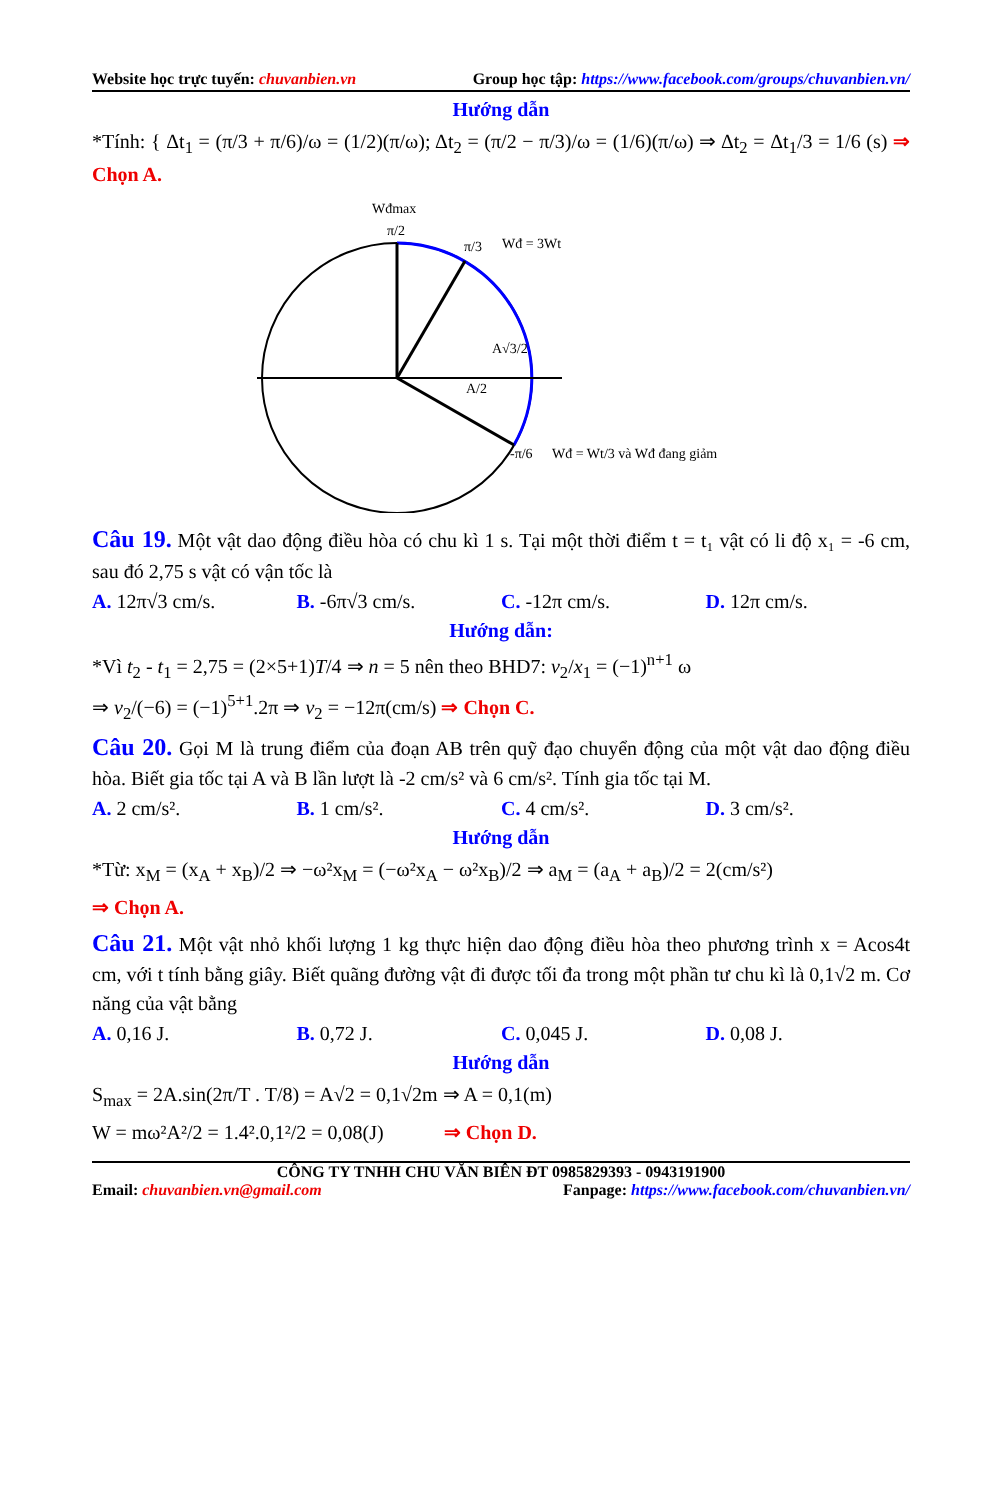Website học trực tuyến: chuvanbien.vn Group học tập: https://www.facebook.com/groups/chuvanbien.vn/
Hướng dẫn
*Tính: { Δt<sub>1</sub> = (π/3 + π/6)/ω = (1/2)(π/ω); Δt<sub>2</sub> = (π/2 − π/3)/ω = (1/6)(π/ω) ⇒ Δt<sub>2</sub> = Δt<sub>1</sub>/3 = 1/6 (s) ⇒ Chọn A.
Wđmax
π/2
π/3
Wđ = 3Wt
A√3/2
A/2
-π/6
Wđ = Wt/3 và Wđ đang giảm
Câu 19. Một vật dao động điều hòa có chu kì 1 s. Tại một thời điểm t = t₁ vật có li độ x₁ = -6 cm, sau đó 2,75 s vật có vận tốc là
A. 12π√3 cm/s. B. -6π√3 cm/s. C. -12π cm/s. D. 12π cm/s.
Hướng dẫn:
*Vì t<sub>2</sub> - t<sub>1</sub> = 2,75 = (2×5+1)T/4 ⇒ n = 5 nên theo BHD7: v<sub>2</sub>/x<sub>1</sub> = (−1)<sup>n+1</sup> ω
⇒ v<sub>2</sub>/(−6) = (−1)<sup>5+1</sup>.2π ⇒ v<sub>2</sub> = −12π(cm/s) ⇒ Chọn C.
Câu 20. Gọi M là trung điểm của đoạn AB trên quỹ đạo chuyển động của một vật dao động điều hòa. Biết gia tốc tại A và B lần lượt là -2 cm/s² và 6 cm/s². Tính gia tốc tại M.
A. 2 cm/s². B. 1 cm/s². C. 4 cm/s². D. 3 cm/s².
Hướng dẫn
*Từ: x<sub>M</sub> = (x<sub>A</sub> + x<sub>B</sub>)/2 ⇒ −ω²x<sub>M</sub> = (−ω²x<sub>A</sub> − ω²x<sub>B</sub>)/2 ⇒ a<sub>M</sub> = (a<sub>A</sub> + a<sub>B</sub>)/2 = 2(cm/s²)
⇒ Chọn A.
Câu 21. Một vật nhỏ khối lượng 1 kg thực hiện dao động điều hòa theo phương trình x = Acos4t cm, với t tính bằng giây. Biết quãng đường vật đi được tối đa trong một phần tư chu kì là 0,1√2 m. Cơ năng của vật bằng
A. 0,16 J. B. 0,72 J. C. 0,045 J. D. 0,08 J.
Hướng dẫn
S<sub>max</sub> = 2A.sin(2π/T . T/8) = A√2 = 0,1√2m ⇒ A = 0,1(m)
W = mω²A²/2 = 1.4².0,1²/2 = 0,08(J) ⇒ Chọn D.
CÔNG TY TNHH CHU VĂN BIÊN ĐT 0985829393 - 0943191900
Email: chuvanbien.vn@gmail.com Fanpage: https://www.facebook.com/chuvanbien.vn/